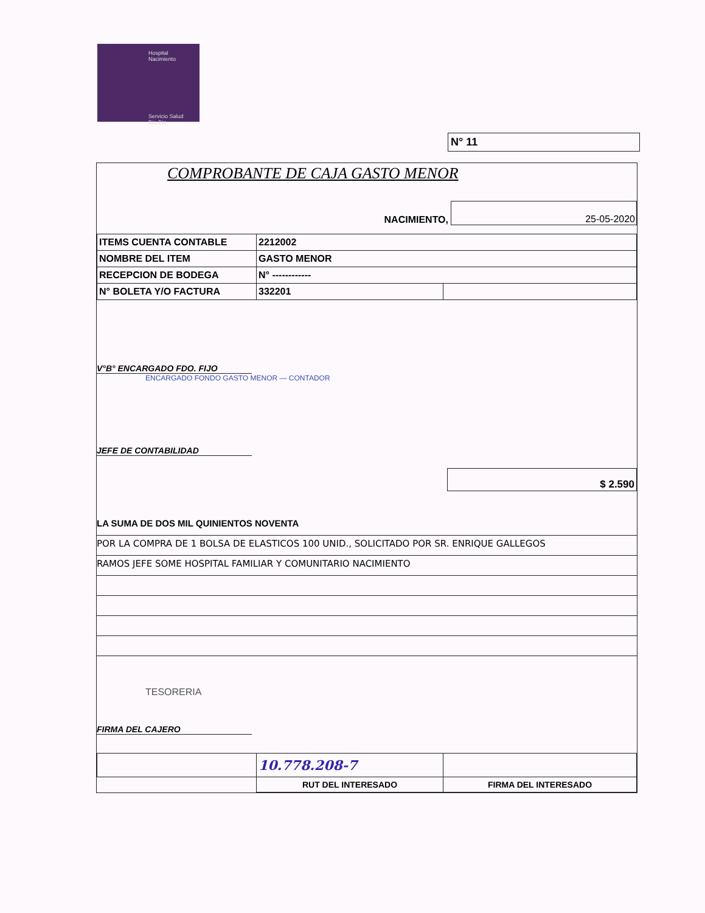Hospital
Nacimiento
Servicio Salud
Bío Bío
N° 11
COMPROBANTE DE CAJA GASTO MENOR
NACIMIENTO, 25-05-2020
| ITEMS CUENTA CONTABLE | 2212002 | |
| NOMBRE DEL ITEM | GASTO MENOR | |
| RECEPCION DE BODEGA | N° ------------ | |
| N° BOLETA Y/O FACTURA | 332201 | |
V°B° ENCARGADO FDO. FIJO
ENCARGADO FONDO GASTO MENOR — CONTADOR
JEFE DE CONTABILIDAD
$ 2.590
LA SUMA DE DOS MIL QUINIENTOS NOVENTA
POR LA COMPRA DE 1 BOLSA DE ELASTICOS 100 UNID., SOLICITADO POR SR. ENRIQUE GALLEGOS
RAMOS JEFE SOME HOSPITAL FAMILIAR Y COMUNITARIO NACIMIENTO
TESORERIA
FIRMA DEL CAJERO
| | 10.778.208-7 | |
| | RUT DEL INTERESADO | FIRMA DEL INTERESADO |